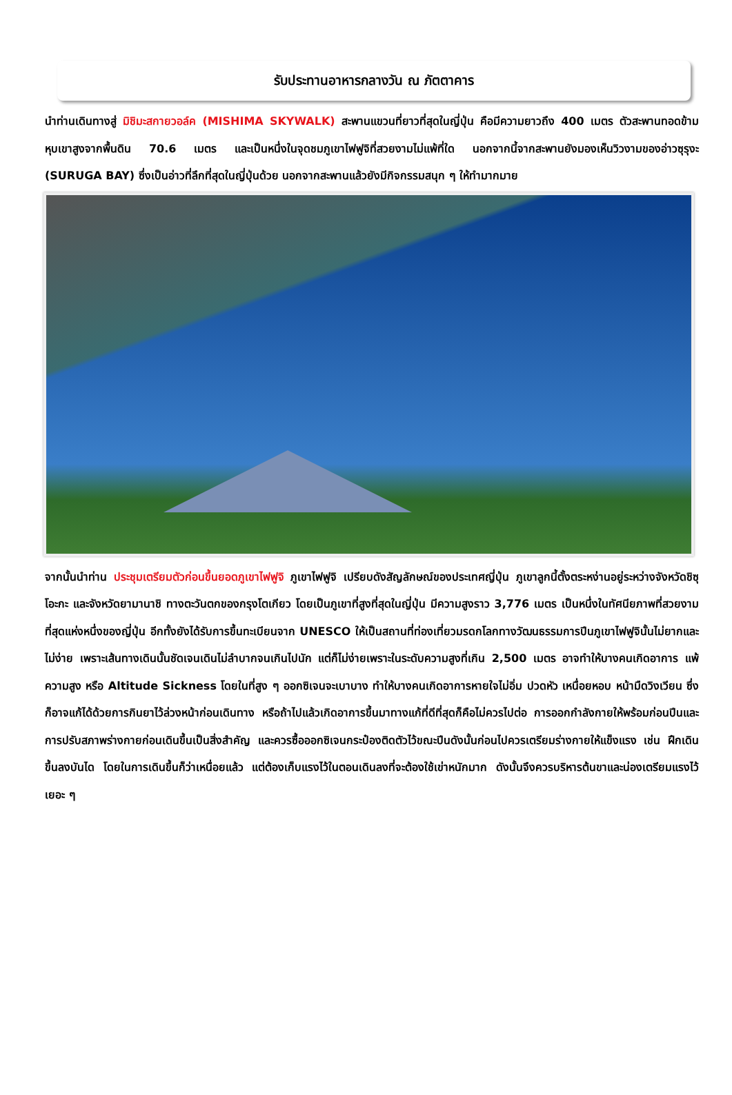รับประทานอาหารกลางวัน ณ ภัตตาคาร
นำท่านเดินทางสู่ มิชิมะสกายวอล์ค (MISHIMA SKYWALK) สะพานแขวนที่ยาวที่สุดในญี่ปุ่น คือมีความยาวถึง 400 เมตร ตัวสะพานทอดข้ามหุบเขาสูงจากพื้นดิน 70.6 เมตร และเป็นหนึ่งในจุดชมภูเขาไฟฟูจิที่สวยงามไม่แพ้ที่ใด นอกจากนี้จากสะพานยังมองเห็นวิวงามของอ่าวซุรุงะ (SURUGA BAY) ซึ่งเป็นอ่าวที่ลึกที่สุดในญี่ปุ่นด้วย นอกจากสะพานแล้วยังมีกิจกรรมสนุก ๆ ให้ทำมากมาย
จากนั้นนำท่าน ประชุมเตรียมตัวก่อนขึ้นยอดภูเขาไฟฟูจิ ภูเขาไฟฟูจิ เปรียบดังสัญลักษณ์ของประเทศญี่ปุ่น ภูเขาลูกนี้ตั้งตระหง่านอยู่ระหว่างจังหวัดชิซุโอะกะ และจังหวัดยามานาชิ ทางตะวันตกของกรุงโตเกียว โดยเป็นภูเขาที่สูงที่สุดในญี่ปุ่น มีความสูงราว 3,776 เมตร เป็นหนึ่งในทัศนียภาพที่สวยงามที่สุดแห่งหนึ่งของญี่ปุ่น อีกทั้งยังได้รับการขึ้นทะเบียนจาก UNESCO ให้เป็นสถานที่ท่องเที่ยวมรดกโลกทางวัฒนธรรมการปีนภูเขาไฟฟูจินั้นไม่ยากและไม่ง่าย เพราะเส้นทางเดินนั้นชัดเจนเดินไม่ลำบากจนเกินไปนัก แต่ก็ไม่ง่ายเพราะในระดับความสูงที่เกิน 2,500 เมตร อาจทำให้บางคนเกิดอาการ แพ้ความสูง หรือ Altitude Sickness โดยในที่สูง ๆ ออกซิเจนจะเบาบาง ทำให้บางคนเกิดอาการหายใจไม่อิ่ม ปวดหัว เหนื่อยหอบ หน้ามืดวิงเวียน ซึ่งก็อาจแก้ได้ด้วยการกินยาไว้ล่วงหน้าก่อนเดินทาง หรือถ้าไปแล้วเกิดอาการขึ้นมาทางแก้ที่ดีที่สุดก็คือไม่ควรไปต่อ การออกกำลังกายให้พร้อมก่อนปีนและการปรับสภาพร่างกายก่อนเดินขึ้นเป็นสิ่งสำคัญ และควรซื้อออกซิเจนกระป๋องติดตัวไว้ขณะปีนดังนั้นก่อนไปควรเตรียมร่างกายให้แข็งแรง เช่น ฝึกเดินขึ้นลงบันได โดยในการเดินขึ้นก็ว่าเหนื่อยแล้ว แต่ต้องเก็บแรงไว้ในตอนเดินลงที่จะต้องใช้เข่าหนักมาก ดังนั้นจึงควรบริหารต้นขาและน่องเตรียมแรงไว้เยอะ ๆ